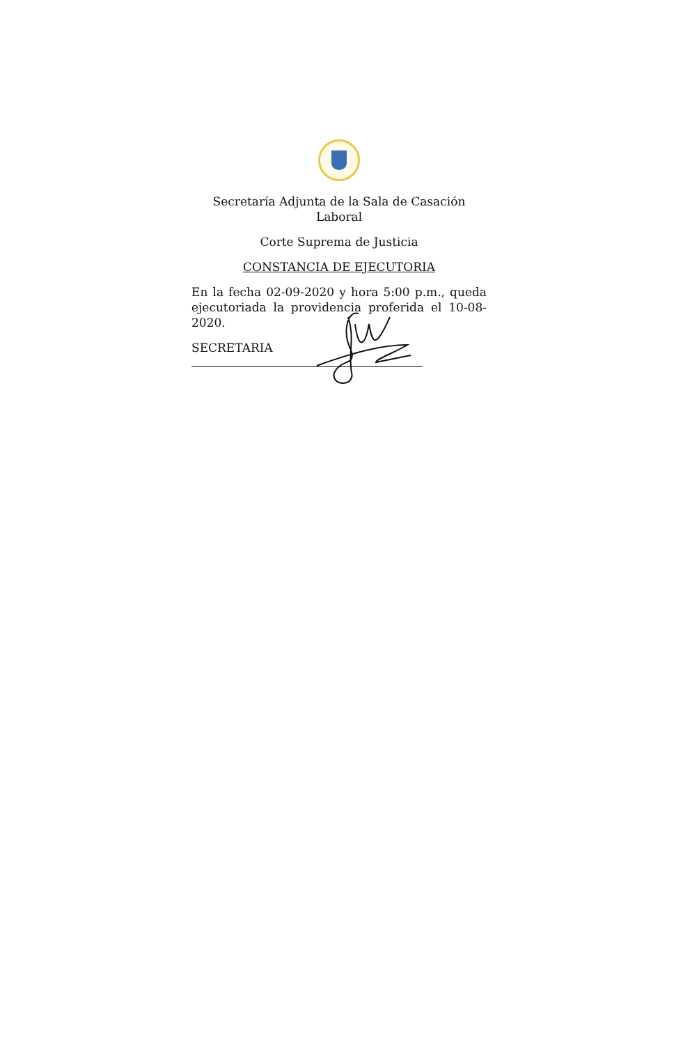Secretaría Adjunta de la Sala de Casación Laboral
Corte Suprema de Justicia
CONSTANCIA DE EJECUTORIA
En la fecha 02-09-2020 y hora 5:00 p.m., queda ejecutoriada la providencia proferida el 10-08-2020.
SECRETARIA